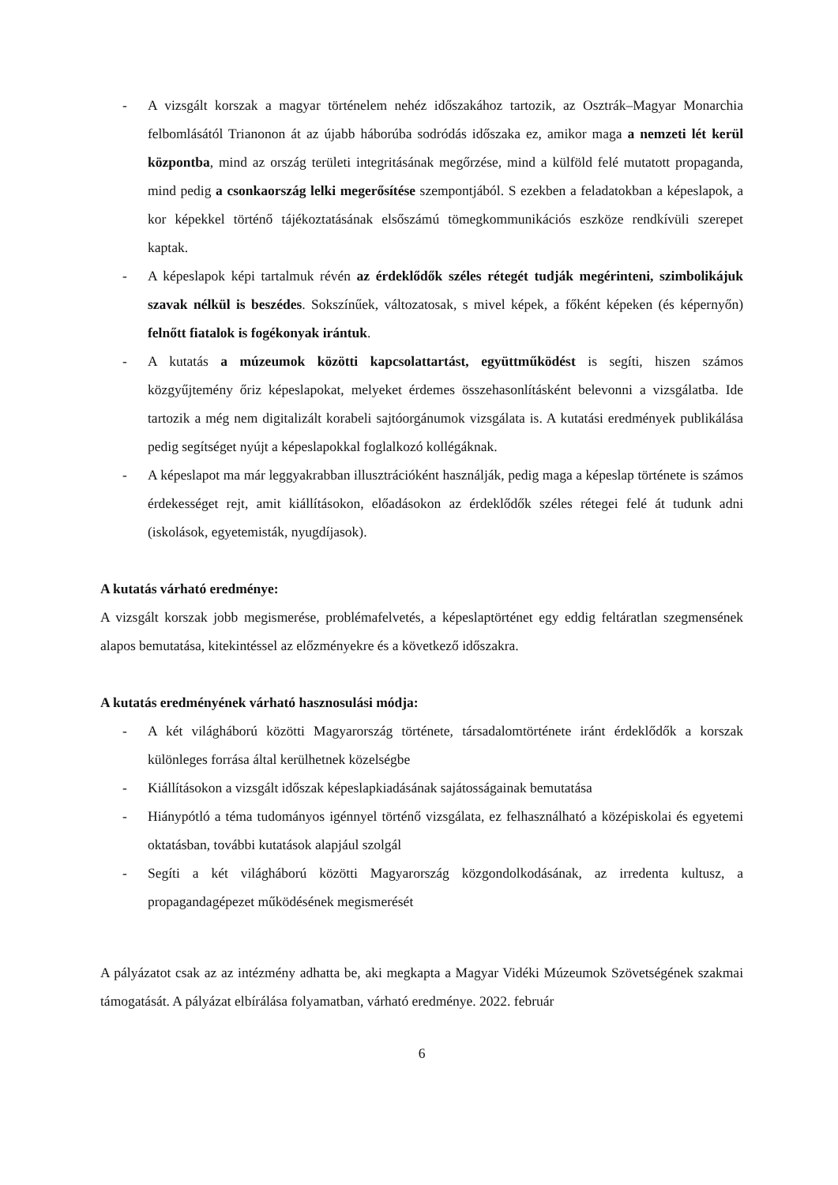- A vizsgált korszak a magyar történelem nehéz időszakához tartozik, az Osztrák–Magyar Monarchia felbomlásától Trianonon át az újabb háborúba sodródás időszaka ez, amikor maga a nemzeti lét kerül központba, mind az ország területi integritásának megőrzése, mind a külföld felé mutatott propaganda, mind pedig a csonkaország lelki megerősítése szempontjából. S ezekben a feladatokban a képeslapok, a kor képekkel történő tájékoztatásának elsőszámú tömegkommunikációs eszköze rendkívüli szerepet kaptak.
- A képeslapok képi tartalmuk révén az érdeklődők széles rétegét tudják megérinteni, szimbolikájuk szavak nélkül is beszédes. Sokszínűek, változatosak, s mivel képek, a főként képeken (és képernyőn) felnőtt fiatalok is fogékonyak irántuk.
- A kutatás a múzeumok közötti kapcsolattartást, együttműködést is segíti, hiszen számos közgyűjtemény őriz képeslapokat, melyeket érdemes összehasonlításként belevonni a vizsgálatba. Ide tartozik a még nem digitalizált korabeli sajtóorgánumok vizsgálata is. A kutatási eredmények publikálása pedig segítséget nyújt a képeslapokkal foglalkozó kollégáknak.
- A képeslapot ma már leggyakrabban illusztrációként használják, pedig maga a képeslap története is számos érdekességet rejt, amit kiállításokon, előadásokon az érdeklődők széles rétegei felé át tudunk adni (iskolások, egyetemisták, nyugdíjasok).
A kutatás várható eredménye:
A vizsgált korszak jobb megismerése, problémafelvetés, a képeslaptörténet egy eddig feltáratlan szegmensének alapos bemutatása, kitekintéssel az előzményekre és a következő időszakra.
A kutatás eredményének várható hasznosulási módja:
- A két világháború közötti Magyarország története, társadalomtörténete iránt érdeklődők a korszak különleges forrása által kerülhetnek közelségbe
- Kiállításokon a vizsgált időszak képeslapkiadásának sajátosságainak bemutatása
- Hiánypótló a téma tudományos igénnyel történő vizsgálata, ez felhasználható a középiskolai és egyetemi oktatásban, további kutatások alapjául szolgál
- Segíti a két világháború közötti Magyarország közgondolkodásának, az irredenta kultusz, a propagandagépezet működésének megismerését
A pályázatot csak az az intézmény adhatta be, aki megkapta a Magyar Vidéki Múzeumok Szövetségének szakmai támogatását. A pályázat elbírálása folyamatban, várható eredménye. 2022. február
6